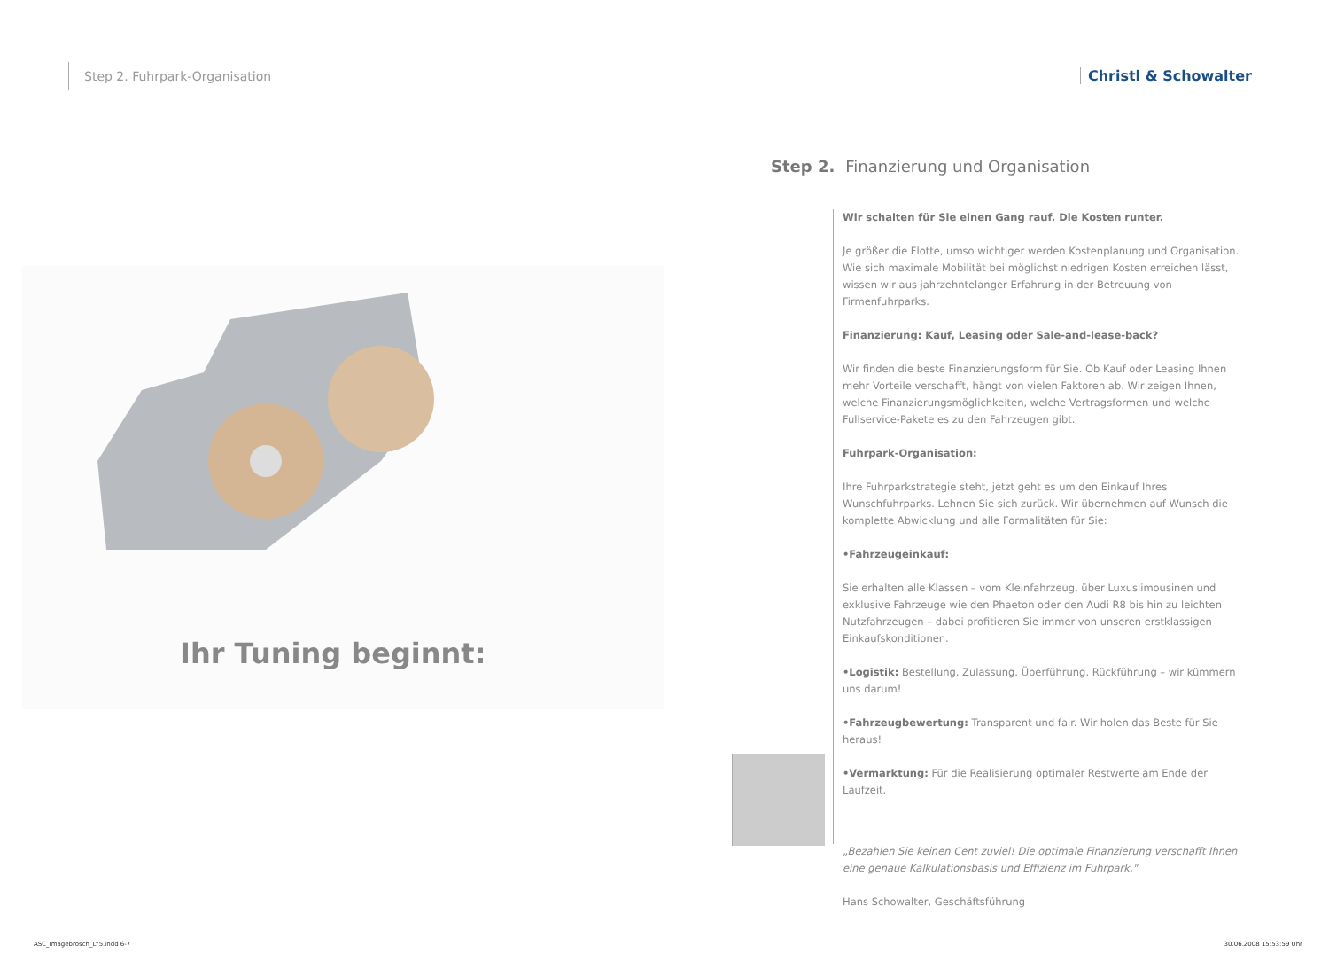Step 2. Fuhrpark-Organisation Christl & Schowalter
Ihr Tuning beginnt:
Step 2. Finanzierung und Organisation
Wir schalten für Sie einen Gang rauf. Die Kosten runter.
Je größer die Flotte, umso wichtiger werden Kostenplanung und Organisation. Wie sich maximale Mobilität bei möglichst niedrigen Kosten erreichen lässt, wissen wir aus jahrzehntelanger Erfahrung in der Betreuung von Firmenfuhrparks.
Finanzierung: Kauf, Leasing oder Sale-and-lease-back?
Wir finden die beste Finanzierungsform für Sie. Ob Kauf oder Leasing Ihnen mehr Vorteile verschafft, hängt von vielen Faktoren ab. Wir zeigen Ihnen, welche Finanzierungsmöglichkeiten, welche Vertragsformen und welche Fullservice-Pakete es zu den Fahrzeugen gibt.
Fuhrpark-Organisation:
Ihre Fuhrparkstrategie steht, jetzt geht es um den Einkauf Ihres Wunschfuhrparks. Lehnen Sie sich zurück. Wir übernehmen auf Wunsch die komplette Abwicklung und alle Formalitäten für Sie:
•Fahrzeugeinkauf:
Sie erhalten alle Klassen – vom Kleinfahrzeug, über Luxuslimousinen und exklusive Fahrzeuge wie den Phaeton oder den Audi R8 bis hin zu leichten Nutzfahrzeugen – dabei profitieren Sie immer von unseren erstklassigen Einkaufskonditionen.
•Logistik: Bestellung, Zulassung, Überführung, Rückführung – wir kümmern uns darum!
•Fahrzeugbewertung: Transparent und fair. Wir holen das Beste für Sie heraus!
•Vermarktung: Für die Realisierung optimaler Restwerte am Ende der Laufzeit.
„Bezahlen Sie keinen Cent zuviel! Die optimale Finanzierung verschafft Ihnen eine genaue Kalkulationsbasis und Effizienz im Fuhrpark."
Hans Schowalter, Geschäftsführung
ASC_Imagebrosch_LY5.indd 6-7 30.06.2008 15:53:59 Uhr